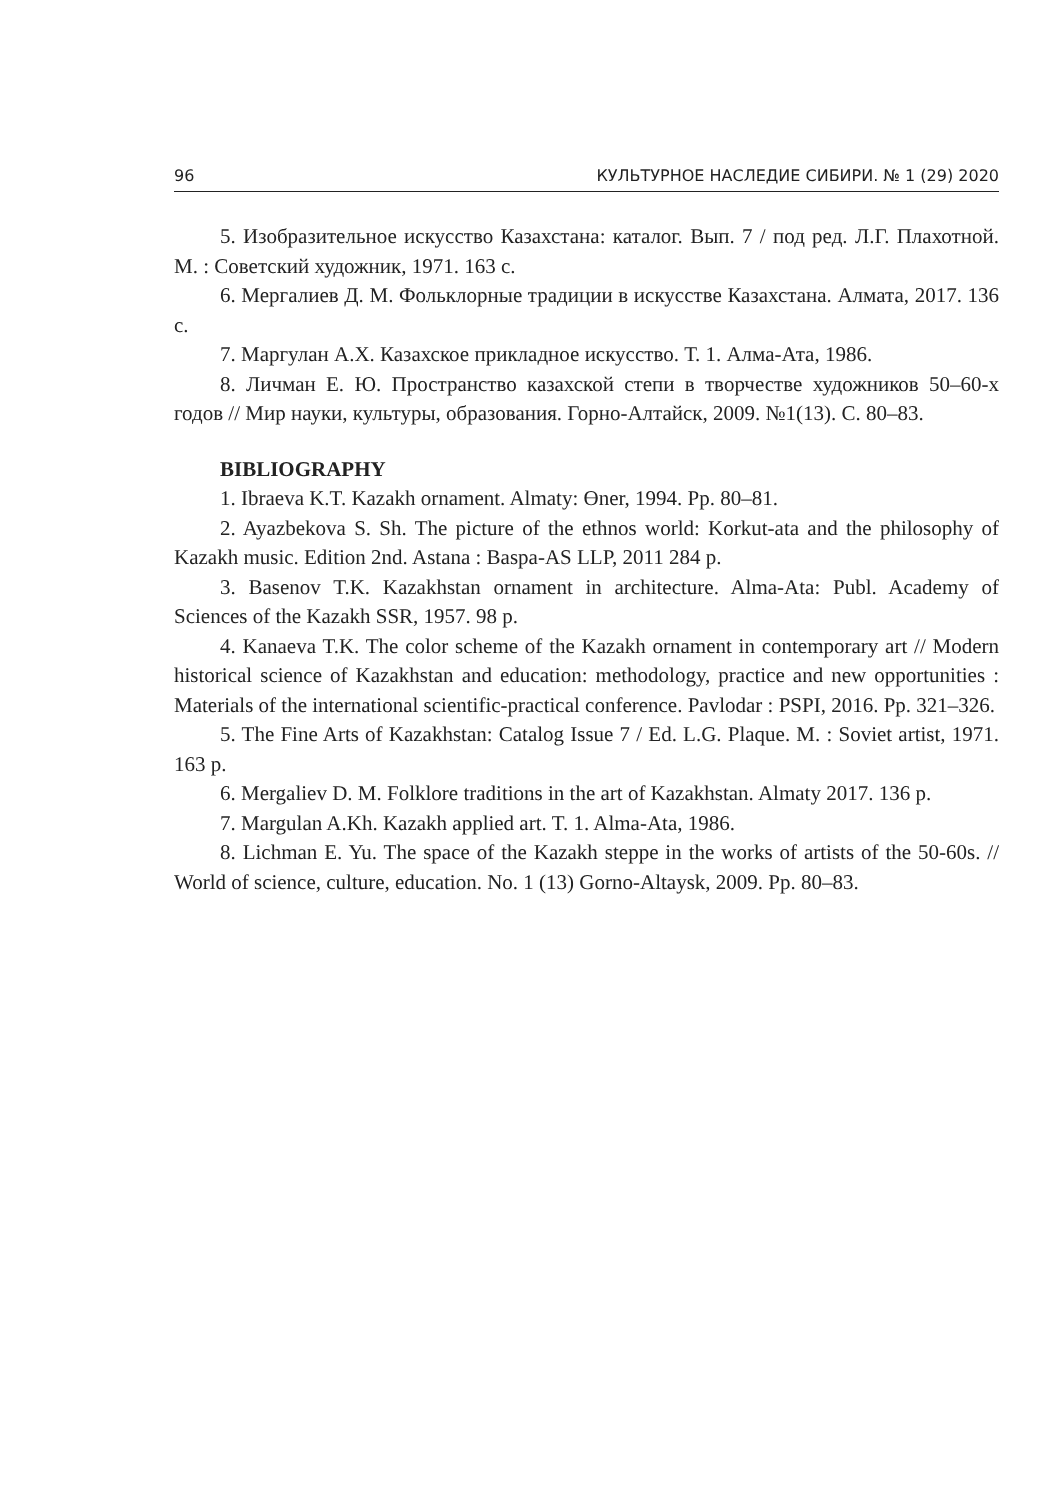96 КУЛЬТУРНОЕ НАСЛЕДИЕ СИБИРИ. № 1 (29) 2020
5. Изобразительное искусство Казахстана: каталог. Вып. 7 / под ред. Л.Г. Плахотной. М. : Советский художник, 1971. 163 с.
6. Мергалиев Д. М. Фольклорные традиции в искусстве Казахстана. Алмата, 2017. 136 с.
7. Маргулан А.Х. Казахское прикладное искусство. Т. 1. Алма-Ата, 1986.
8. Личман Е. Ю. Пространство казахской степи в творчестве художников 50–60-х годов // Мир науки, культуры, образования. Горно-Алтайск, 2009. №1(13). С. 80–83.
BIBLIOGRAPHY
1. Ibraeva K.T. Kazakh ornament. Almaty: Өner, 1994. Pp. 80–81.
2. Ayazbekova S. Sh. The picture of the ethnos world: Korkut-ata and the philosophy of Kazakh music. Edition 2nd. Astana : Baspa-AS LLP, 2011 284 p.
3. Basenov T.K. Kazakhstan ornament in architecture. Alma-Ata: Publ. Academy of Sciences of the Kazakh SSR, 1957. 98 p.
4. Kanaeva T.K. The color scheme of the Kazakh ornament in contemporary art // Modern historical science of Kazakhstan and education: methodology, practice and new opportunities : Materials of the international scientific-practical conference. Pavlodar : PSPI, 2016. Pp. 321–326.
5. The Fine Arts of Kazakhstan: Catalog Issue 7 / Ed. L.G. Plaque. M. : Soviet artist, 1971. 163 p.
6. Mergaliev D. M. Folklore traditions in the art of Kazakhstan. Almaty 2017. 136 p.
7. Margulan A.Kh. Kazakh applied art. T. 1. Alma-Ata, 1986.
8. Lichman E. Yu. The space of the Kazakh steppe in the works of artists of the 50-60s. // World of science, culture, education. No. 1 (13) Gorno-Altaysk, 2009. Pp. 80–83.